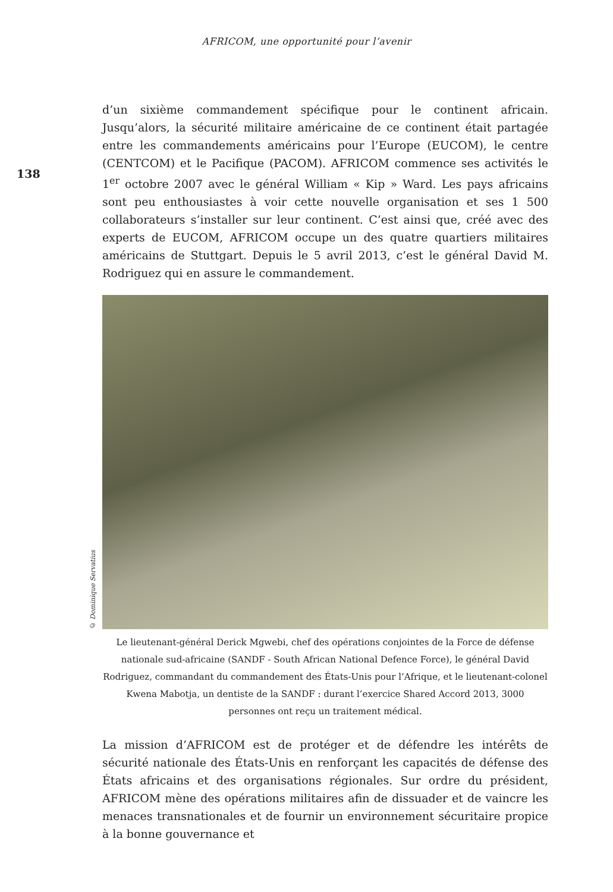AFRICOM, une opportunité pour l’avenir
138
d’un sixième commandement spécifique pour le continent africain. Jusqu’alors, la sécurité militaire américaine de ce continent était partagée entre les commandements américains pour l’Europe (EUCOM), le centre (CENTCOM) et le Pacifique (PACOM). AFRICOM commence ses activités le 1<sup>er</sup> octobre 2007 avec le général William « Kip » Ward. Les pays africains sont peu enthousiastes à voir cette nouvelle organisation et ses 1 500 collaborateurs s’installer sur leur continent. C’est ainsi que, créé avec des experts de EUCOM, AFRICOM occupe un des quatre quartiers militaires américains de Stuttgart. Depuis le 5 avril 2013, c’est le général David M. Rodriguez qui en assure le commandement.
© Dominique Servatius
Le lieutenant-général Derick Mgwebi, chef des opérations conjointes de la Force de défense nationale sud-africaine (SANDF - South African National Defence Force), le général David Rodriguez, commandant du commandement des États-Unis pour l’Afrique, et le lieutenant-colonel Kwena Mabotja, un dentiste de la SANDF : durant l’exercice Shared Accord 2013, 3000 personnes ont reçu un traitement médical.
La mission d’AFRICOM est de protéger et de défendre les intérêts de sécurité nationale des États-Unis en renforçant les capacités de défense des États africains et des organisations régionales. Sur ordre du président, AFRICOM mène des opérations militaires afin de dissuader et de vaincre les menaces transnationales et de fournir un environnement sécuritaire propice à la bonne gouvernance et